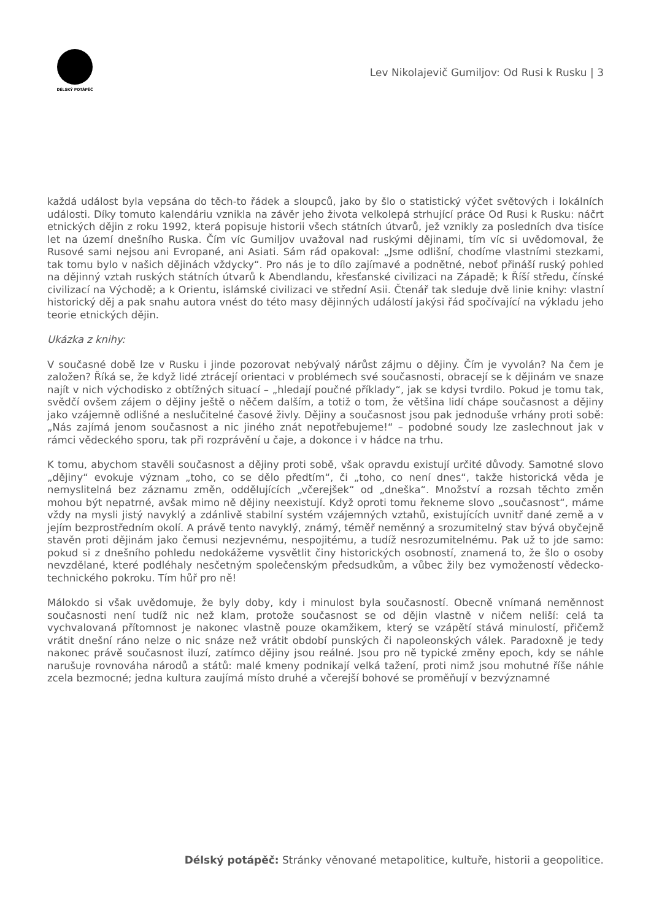DÉLSKÝ POTÁPĚČ
Lev Nikolajevič Gumiljov: Od Rusi k Rusku | 3
každá událost byla vepsána do těch-to řádek a sloupců, jako by šlo o statistický výčet světových i lokálních události. Díky tomuto kalendáriu vznikla na závěr jeho života velkolepá strhující práce Od Rusi k Rusku: náčrt etnických dějin z roku 1992, která popisuje historii všech státních útvarů, jež vznikly za posledních dva tisíce let na území dnešního Ruska. Čím víc Gumiljov uvažoval nad ruskými dějinami, tím víc si uvědomoval, že Rusové sami nejsou ani Evropané, ani Asiati. Sám rád opakoval: „Jsme odlišní, chodíme vlastními stezkami, tak tomu bylo v našich dějinách vždycky“. Pro nás je to dílo zajímavé a podnětné, neboť přináší ruský pohled na dějinný vztah ruských státních útvarů k Abendlandu, křesťanské civilizaci na Západě; k Říší středu, čínské civilizací na Východě; a k Orientu, islámské civilizaci ve střední Asii. Čtenář tak sleduje dvě linie knihy: vlastní historický děj a pak snahu autora vnést do této masy dějinných událostí jakýsi řád spočívající na výkladu jeho teorie etnických dějin.
Ukázka z knihy:
V současné době lze v Rusku i jinde pozorovat nebývalý nárůst zájmu o dějiny. Čím je vyvolán? Na čem je založen? Říká se, že když lidé ztrácejí orientaci v problémech své současnosti, obracejí se k dějinám ve snaze najít v nich východisko z obtížných situací – „hledají poučné příklady“, jak se kdysi tvrdilo. Pokud je tomu tak, svědčí ovšem zájem o dějiny ještě o něčem dalším, a totiž o tom, že většina lidí chápe současnost a dějiny jako vzájemně odlišné a neslučitelné časové živly. Dějiny a současnost jsou pak jednoduše vrhány proti sobě: „Nás zajímá jenom současnost a nic jiného znát nepotřebujeme!“ – podobné soudy lze zaslechnout jak v rámci vědeckého sporu, tak při rozprávění u čaje, a dokonce i v hádce na trhu.
K tomu, abychom stavěli současnost a dějiny proti sobě, však opravdu existují určité důvody. Samotné slovo „dějiny“ evokuje význam „toho, co se dělo předtím“, či „toho, co není dnes“, takže historická věda je nemyslitelná bez záznamu změn, oddělujících „včerejšek“ od „dneška“. Množství a rozsah těchto změn mohou být nepatrné, avšak mimo ně dějiny neexistují. Když oproti tomu řekneme slovo „současnost“, máme vždy na mysli jistý navyklý a zdánlivě stabilní systém vzájemných vztahů, existujících uvnitř dané země a v jejím bezprostředním okolí. A právě tento navyklý, známý, téměř neměnný a srozumitelný stav bývá obyčejně stavěn proti dějinám jako čemusi nezjevnému, nespojitému, a tudíž nesrozumitelnému. Pak už to jde samo: pokud si z dnešního pohledu nedokážeme vysvětlit činy historických osobností, znamená to, že šlo o osoby nevzdělané, které podléhaly nesčetným společenským předsudkům, a vůbec žily bez vymožeností vědecko-technického pokroku. Tím hůř pro ně!
Málokdo si však uvědomuje, že byly doby, kdy i minulost byla současností. Obecně vnímaná neměnnost současnosti není tudíž nic než klam, protože současnost se od dějin vlastně v ničem neliší: celá ta vychvalovaná přítomnost je nakonec vlastně pouze okamžikem, který se vzápětí stává minulostí, přičemž vrátit dnešní ráno nelze o nic snáze než vrátit období punských či napoleonských válek. Paradoxně je tedy nakonec právě současnost iluzí, zatímco dějiny jsou reálné. Jsou pro ně typické změny epoch, kdy se náhle narušuje rovnováha národů a států: malé kmeny podnikají velká tažení, proti nimž jsou mohutné říše náhle zcela bezmocné; jedna kultura zaujímá místo druhé a včerejší bohové se proměňují v bezvýznamné
Délský potápěč: Stránky věnované metapolitice, kultuře, historii a geopolitice.